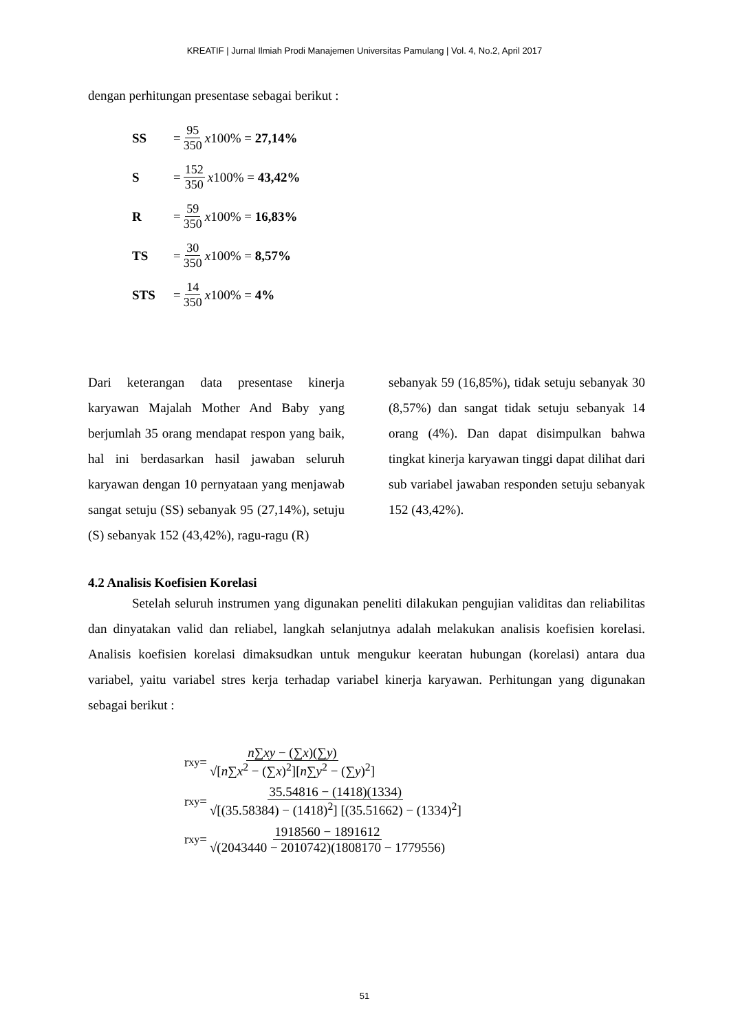KREATIF | Jurnal Ilmiah Prodi Manajemen Universitas Pamulang | Vol. 4, No.2, April 2017
dengan perhitungan presentase sebagai berikut :
SS = 95 350 x 100% = 27,14%
S = 152 350 x 100% = 43,42%
R = 59 350 x 100% = 16,83%
TS = 30 350 x 100% = 8,57%
STS = 14 350 x 100% = 4%
Dari keterangan data presentase kinerja karyawan Majalah Mother And Baby yang berjumlah 35 orang mendapat respon yang baik, hal ini berdasarkan hasil jawaban seluruh karyawan dengan 10 pernyataan yang menjawab sangat setuju (SS) sebanyak 95 (27,14%), setuju (S) sebanyak 152 (43,42%), ragu-ragu (R)
sebanyak 59 (16,85%), tidak setuju sebanyak 30 (8,57%) dan sangat tidak setuju sebanyak 14 orang (4%). Dan dapat disimpulkan bahwa tingkat kinerja karyawan tinggi dapat dilihat dari sub variabel jawaban responden setuju sebanyak 152 (43,42%).
4.2 Analisis Koefisien Korelasi
Setelah seluruh instrumen yang digunakan peneliti dilakukan pengujian validitas dan reliabilitas dan dinyatakan valid dan reliabel, langkah selanjutnya adalah melakukan analisis koefisien korelasi. Analisis koefisien korelasi dimaksudkan untuk mengukur keeratan hubungan (korelasi) antara dua variabel, yaitu variabel stres kerja terhadap variabel kinerja karyawan. Perhitungan yang digunakan sebagai berikut :
r<sub>xy</sub> = n∑xy − (∑x)(∑y) √[n∑x<sup>2</sup> − (∑x)<sup>2</sup>][n∑y<sup>2</sup> − (∑y)<sup>2</sup>]
r<sub>xy</sub> = 35.54816 − (1418)(1334) √[(35.58384) − (1418)<sup>2</sup>] [(35.51662) − (1334)<sup>2</sup>]
r<sub>xy</sub> = 1918560 − 1891612 √(2043440 − 2010742)(1808170 − 1779556)
51